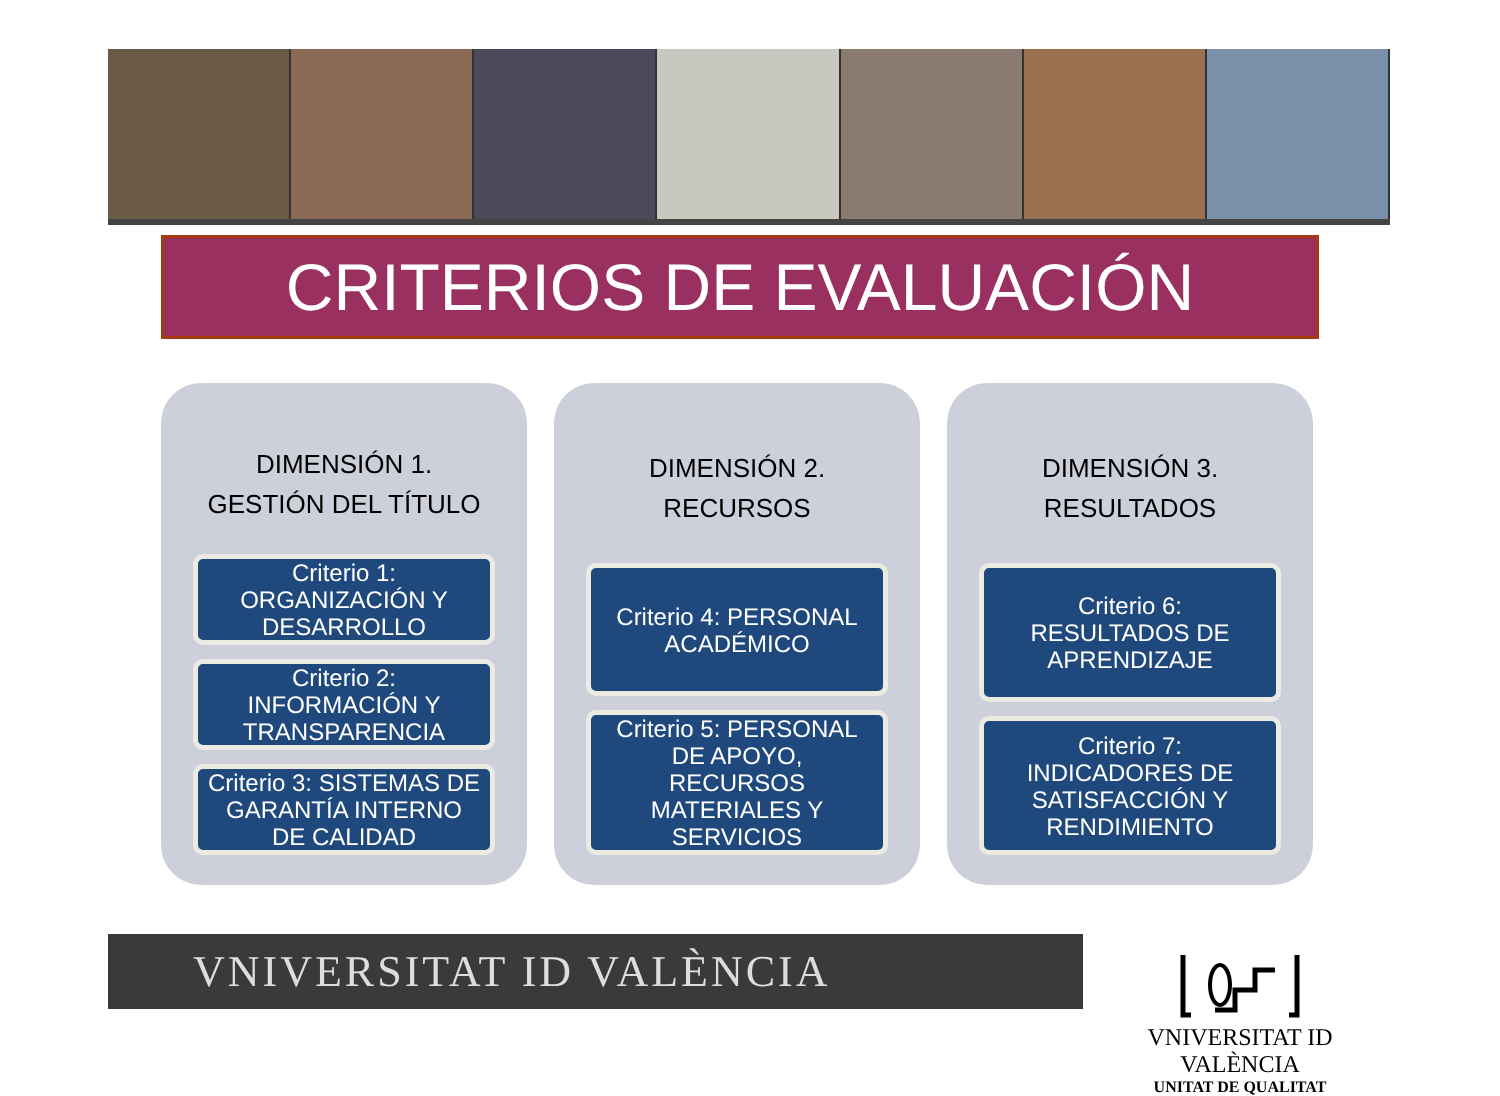CRITERIOS DE EVALUACIÓN
DIMENSIÓN 1.
GESTIÓN DEL TÍTULO
Criterio 1:
ORGANIZACIÓN Y
DESARROLLO
Criterio 2:
INFORMACIÓN Y
TRANSPARENCIA
Criterio 3: SISTEMAS DE
GARANTÍA INTERNO
DE CALIDAD
DIMENSIÓN 2. RECURSOS
Criterio 4: PERSONAL
ACADÉMICO
Criterio 5: PERSONAL
DE APOYO,
RECURSOS
MATERIALES Y
SERVICIOS
DIMENSIÓN 3.
RESULTADOS
Criterio 6:
RESULTADOS DE
APRENDIZAJE
Criterio 7:
INDICADORES DE
SATISFACCIÓN Y
RENDIMIENTO
VNIVERSITAT ID VALÈNCIA
VNIVERSITAT ID VALÈNCIA
UNITAT DE QUALITAT